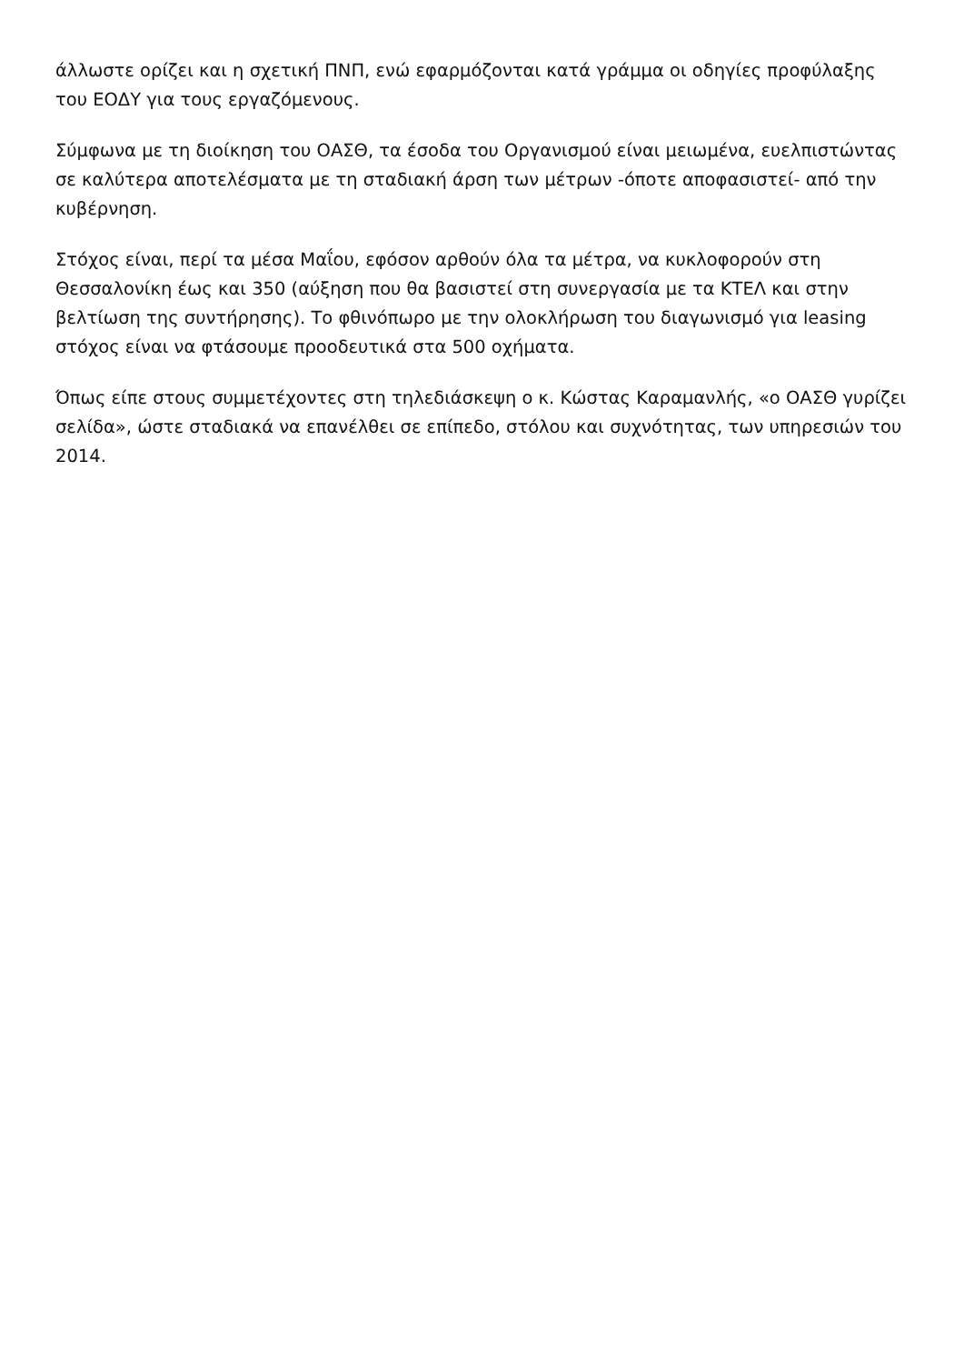άλλωστε ορίζει και η σχετική ΠΝΠ, ενώ εφαρμόζονται κατά γράμμα οι οδηγίες προφύλαξης του ΕΟΔΥ για τους εργαζόμενους.
Σύμφωνα με τη διοίκηση του ΟΑΣΘ, τα έσοδα του Οργανισμού είναι μειωμένα, ευελπιστώντας σε καλύτερα αποτελέσματα με τη σταδιακή άρση των μέτρων -όποτε αποφασιστεί- από την κυβέρνηση.
Στόχος είναι, περί τα μέσα Μαΐου, εφόσον αρθούν όλα τα μέτρα, να κυκλοφορούν στη Θεσσαλονίκη έως και 350 (αύξηση που θα βασιστεί στη συνεργασία με τα ΚΤΕΛ και στην βελτίωση της συντήρησης). Το φθινόπωρο με την ολοκλήρωση του διαγωνισμό για leasing στόχος είναι να φτάσουμε προοδευτικά στα 500 οχήματα.
Όπως είπε στους συμμετέχοντες στη τηλεδιάσκεψη ο κ. Κώστας Καραμανλής, «ο ΟΑΣΘ γυρίζει σελίδα», ώστε σταδιακά να επανέλθει σε επίπεδο, στόλου και συχνότητας, των υπηρεσιών του 2014.